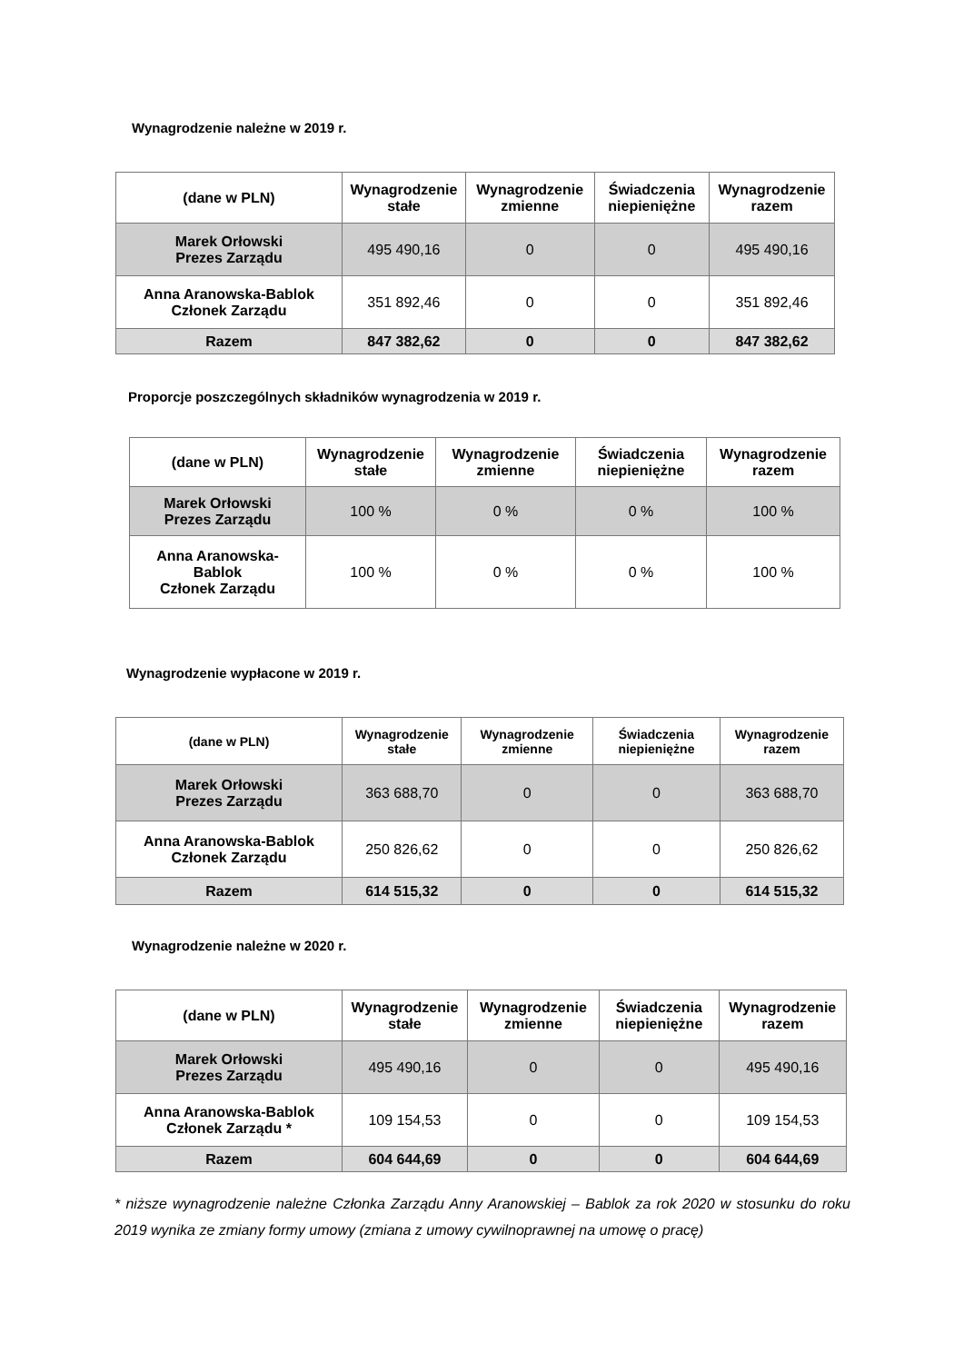Wynagrodzenie należne w 2019 r.
| (dane w PLN) | Wynagrodzenie stałe | Wynagrodzenie zmienne | Świadczenia niepieniężne | Wynagrodzenie razem |
| --- | --- | --- | --- | --- |
| Marek Orłowski Prezes Zarządu | 495 490,16 | 0 | 0 | 495 490,16 |
| Anna Aranowska-Bablok Członek Zarządu | 351 892,46 | 0 | 0 | 351 892,46 |
| Razem | 847 382,62 | 0 | 0 | 847 382,62 |
Proporcje poszczególnych składników wynagrodzenia w 2019 r.
| (dane w PLN) | Wynagrodzenie stałe | Wynagrodzenie zmienne | Świadczenia niepieniężne | Wynagrodzenie razem |
| --- | --- | --- | --- | --- |
| Marek Orłowski Prezes Zarządu | 100 % | 0 % | 0 % | 100 % |
| Anna Aranowska- Bablok Członek Zarządu | 100 % | 0 % | 0 % | 100 % |
Wynagrodzenie wypłacone w 2019 r.
| (dane w PLN) | Wynagrodzenie stałe | Wynagrodzenie zmienne | Świadczenia niepieniężne | Wynagrodzenie razem |
| --- | --- | --- | --- | --- |
| Marek Orłowski Prezes Zarządu | 363 688,70 | 0 | 0 | 363 688,70 |
| Anna Aranowska-Bablok Członek Zarządu | 250 826,62 | 0 | 0 | 250 826,62 |
| Razem | 614 515,32 | 0 | 0 | 614 515,32 |
Wynagrodzenie należne w 2020 r.
| (dane w PLN) | Wynagrodzenie stałe | Wynagrodzenie zmienne | Świadczenia niepieniężne | Wynagrodzenie razem |
| --- | --- | --- | --- | --- |
| Marek Orłowski Prezes Zarządu | 495 490,16 | 0 | 0 | 495 490,16 |
| Anna Aranowska-Bablok Członek Zarządu * | 109 154,53 | 0 | 0 | 109 154,53 |
| Razem | 604 644,69 | 0 | 0 | 604 644,69 |
* niższe wynagrodzenie należne Członka Zarządu Anny Aranowskiej – Bablok za rok 2020 w stosunku do roku 2019 wynika ze zmiany formy umowy (zmiana z umowy cywilnoprawnej na umowę o pracę)